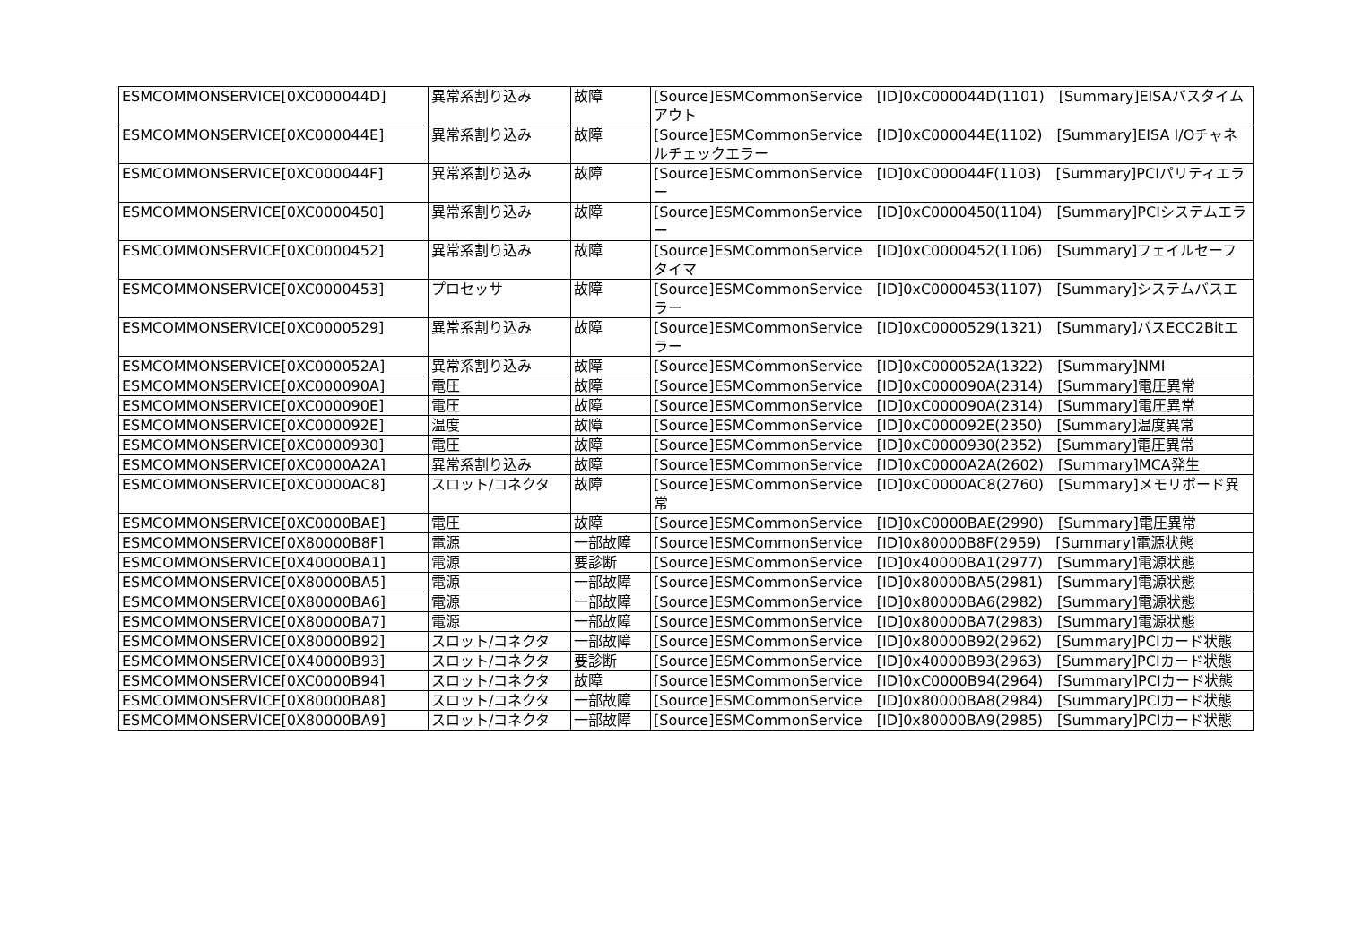| ESMCOMMONSERVICE[0XC000044D] | 異常系割り込み | 故障 | [Source]ESMCommonService [ID]0xC000044D(1101) [Summary]EISAバスタイムアウト |
| ESMCOMMONSERVICE[0XC000044E] | 異常系割り込み | 故障 | [Source]ESMCommonService [ID]0xC000044E(1102) [Summary]EISA I/Oチャネルチェックエラー |
| ESMCOMMONSERVICE[0XC000044F] | 異常系割り込み | 故障 | [Source]ESMCommonService [ID]0xC000044F(1103) [Summary]PCIパリティエラー |
| ESMCOMMONSERVICE[0XC0000450] | 異常系割り込み | 故障 | [Source]ESMCommonService [ID]0xC0000450(1104) [Summary]PCIシステムエラー |
| ESMCOMMONSERVICE[0XC0000452] | 異常系割り込み | 故障 | [Source]ESMCommonService [ID]0xC0000452(1106) [Summary]フェイルセーフタイマ |
| ESMCOMMONSERVICE[0XC0000453] | プロセッサ | 故障 | [Source]ESMCommonService [ID]0xC0000453(1107) [Summary]システムバスエラー |
| ESMCOMMONSERVICE[0XC0000529] | 異常系割り込み | 故障 | [Source]ESMCommonService [ID]0xC0000529(1321) [Summary]バスECC2Bitエラー |
| ESMCOMMONSERVICE[0XC000052A] | 異常系割り込み | 故障 | [Source]ESMCommonService [ID]0xC000052A(1322) [Summary]NMI |
| ESMCOMMONSERVICE[0XC000090A] | 電圧 | 故障 | [Source]ESMCommonService [ID]0xC000090A(2314) [Summary]電圧異常 |
| ESMCOMMONSERVICE[0XC000090E] | 電圧 | 故障 | [Source]ESMCommonService [ID]0xC000090A(2314) [Summary]電圧異常 |
| ESMCOMMONSERVICE[0XC000092E] | 温度 | 故障 | [Source]ESMCommonService [ID]0xC000092E(2350) [Summary]温度異常 |
| ESMCOMMONSERVICE[0XC0000930] | 電圧 | 故障 | [Source]ESMCommonService [ID]0xC0000930(2352) [Summary]電圧異常 |
| ESMCOMMONSERVICE[0XC0000A2A] | 異常系割り込み | 故障 | [Source]ESMCommonService [ID]0xC0000A2A(2602) [Summary]MCA発生 |
| ESMCOMMONSERVICE[0XC0000AC8] | スロット/コネクタ | 故障 | [Source]ESMCommonService [ID]0xC0000AC8(2760) [Summary]メモリボード異常 |
| ESMCOMMONSERVICE[0XC0000BAE] | 電圧 | 故障 | [Source]ESMCommonService [ID]0xC0000BAE(2990) [Summary]電圧異常 |
| ESMCOMMONSERVICE[0X80000B8F] | 電源 | 一部故障 | [Source]ESMCommonService [ID]0x80000B8F(2959) [Summary]電源状態 |
| ESMCOMMONSERVICE[0X40000BA1] | 電源 | 要診断 | [Source]ESMCommonService [ID]0x40000BA1(2977) [Summary]電源状態 |
| ESMCOMMONSERVICE[0X80000BA5] | 電源 | 一部故障 | [Source]ESMCommonService [ID]0x80000BA5(2981) [Summary]電源状態 |
| ESMCOMMONSERVICE[0X80000BA6] | 電源 | 一部故障 | [Source]ESMCommonService [ID]0x80000BA6(2982) [Summary]電源状態 |
| ESMCOMMONSERVICE[0X80000BA7] | 電源 | 一部故障 | [Source]ESMCommonService [ID]0x80000BA7(2983) [Summary]電源状態 |
| ESMCOMMONSERVICE[0X80000B92] | スロット/コネクタ | 一部故障 | [Source]ESMCommonService [ID]0x80000B92(2962) [Summary]PCIカード状態 |
| ESMCOMMONSERVICE[0X40000B93] | スロット/コネクタ | 要診断 | [Source]ESMCommonService [ID]0x40000B93(2963) [Summary]PCIカード状態 |
| ESMCOMMONSERVICE[0XC0000B94] | スロット/コネクタ | 故障 | [Source]ESMCommonService [ID]0xC0000B94(2964) [Summary]PCIカード状態 |
| ESMCOMMONSERVICE[0X80000BA8] | スロット/コネクタ | 一部故障 | [Source]ESMCommonService [ID]0x80000BA8(2984) [Summary]PCIカード状態 |
| ESMCOMMONSERVICE[0X80000BA9] | スロット/コネクタ | 一部故障 | [Source]ESMCommonService [ID]0x80000BA9(2985) [Summary]PCIカード状態 |